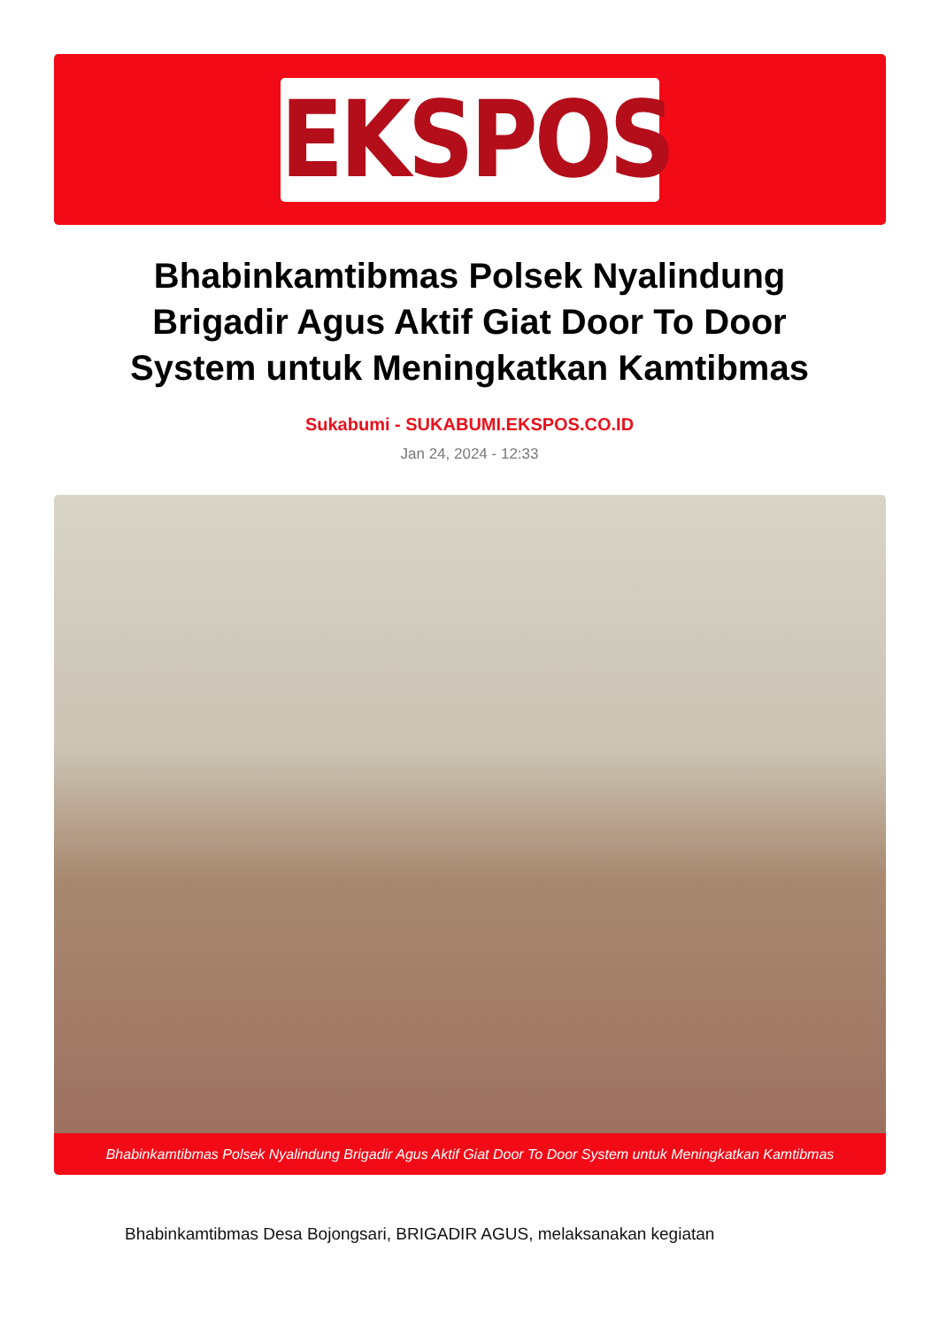EKSPOS
Bhabinkamtibmas Polsek Nyalindung Brigadir Agus Aktif Giat Door To Door System untuk Meningkatkan Kamtibmas
Sukabumi - SUKABUMI.EKSPOS.CO.ID
Jan 24, 2024 - 12:33
Bhabinkamtibmas Polsek Nyalindung Brigadir Agus Aktif Giat Door To Door System untuk Meningkatkan Kamtibmas
Bhabinkamtibmas Desa Bojongsari, BRIGADIR AGUS, melaksanakan kegiatan